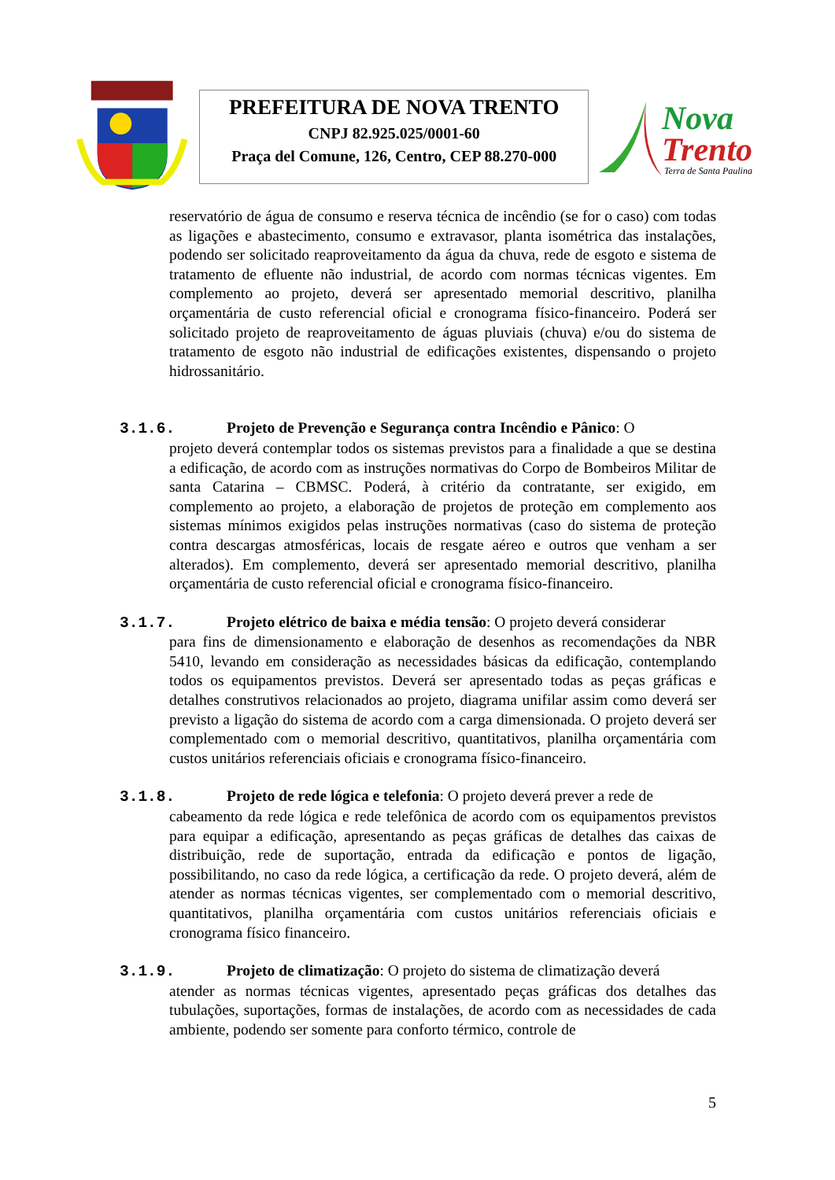PREFEITURA DE NOVA TRENTO
CNPJ 82.925.025/0001-60
Praça del Comune, 126, Centro, CEP 88.270-000
Nova
Trento
Terra de Santa Paulina
reservatório de água de consumo e reserva técnica de incêndio (se for o caso) com todas as ligações e abastecimento, consumo e extravasor, planta isométrica das instalações, podendo ser solicitado reaproveitamento da água da chuva, rede de esgoto e sistema de tratamento de efluente não industrial, de acordo com normas técnicas vigentes. Em complemento ao projeto, deverá ser apresentado memorial descritivo, planilha orçamentária de custo referencial oficial e cronograma físico-financeiro. Poderá ser solicitado projeto de reaproveitamento de águas pluviais (chuva) e/ou do sistema de tratamento de esgoto não industrial de edificações existentes, dispensando o projeto hidrossanitário.
3.1.6. Projeto de Prevenção e Segurança contra Incêndio e Pânico: O
projeto deverá contemplar todos os sistemas previstos para a finalidade a que se destina a edificação, de acordo com as instruções normativas do Corpo de Bombeiros Militar de santa Catarina – CBMSC. Poderá, à critério da contratante, ser exigido, em complemento ao projeto, a elaboração de projetos de proteção em complemento aos sistemas mínimos exigidos pelas instruções normativas (caso do sistema de proteção contra descargas atmosféricas, locais de resgate aéreo e outros que venham a ser alterados). Em complemento, deverá ser apresentado memorial descritivo, planilha orçamentária de custo referencial oficial e cronograma físico-financeiro.
3.1.7. Projeto elétrico de baixa e média tensão: O projeto deverá considerar
para fins de dimensionamento e elaboração de desenhos as recomendações da NBR 5410, levando em consideração as necessidades básicas da edificação, contemplando todos os equipamentos previstos. Deverá ser apresentado todas as peças gráficas e detalhes construtivos relacionados ao projeto, diagrama unifilar assim como deverá ser previsto a ligação do sistema de acordo com a carga dimensionada. O projeto deverá ser complementado com o memorial descritivo, quantitativos, planilha orçamentária com custos unitários referenciais oficiais e cronograma físico-financeiro.
3.1.8. Projeto de rede lógica e telefonia: O projeto deverá prever a rede de
cabeamento da rede lógica e rede telefônica de acordo com os equipamentos previstos para equipar a edificação, apresentando as peças gráficas de detalhes das caixas de distribuição, rede de suportação, entrada da edificação e pontos de ligação, possibilitando, no caso da rede lógica, a certificação da rede. O projeto deverá, além de atender as normas técnicas vigentes, ser complementado com o memorial descritivo, quantitativos, planilha orçamentária com custos unitários referenciais oficiais e cronograma físico financeiro.
3.1.9. Projeto de climatização: O projeto do sistema de climatização deverá
atender as normas técnicas vigentes, apresentado peças gráficas dos detalhes das tubulações, suportações, formas de instalações, de acordo com as necessidades de cada ambiente, podendo ser somente para conforto térmico, controle de
5